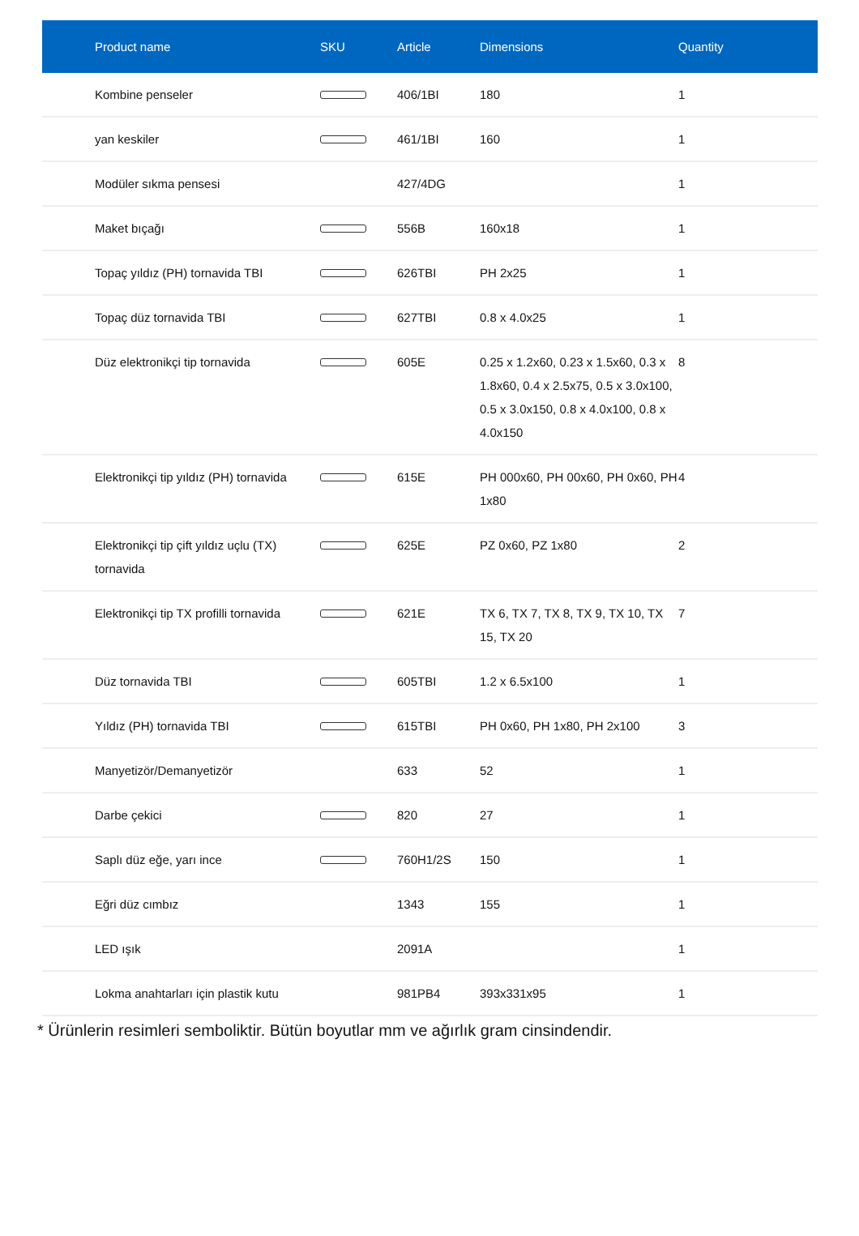| Product name | SKU | Article | Dimensions | Quantity |
| --- | --- | --- | --- | --- |
| Kombine penseler | | 406/1BI | 180 | 1 |
| yan keskiler | | 461/1BI | 160 | 1 |
| Modüler sıkma pensesi | | 427/4DG | | 1 |
| Maket bıçağı | | 556B | 160x18 | 1 |
| Topaç yıldız (PH) tornavida TBI | | 626TBI | PH 2x25 | 1 |
| Topaç düz tornavida TBI | | 627TBI | 0.8 x 4.0x25 | 1 |
| Düz elektronikçi tip tornavida | | 605E | 0.25 x 1.2x60, 0.23 x 1.5x60, 0.3 x 1.8x60, 0.4 x 2.5x75, 0.5 x 3.0x100, 0.5 x 3.0x150, 0.8 x 4.0x100, 0.8 x 4.0x150 | 8 |
| Elektronikçi tip yıldız (PH) tornavida | | 615E | PH 000x60, PH 00x60, PH 0x60, PH 1x80 | 4 |
| Elektronikçi tip çift yıldız uçlu (TX) tornavida | | 625E | PZ 0x60, PZ 1x80 | 2 |
| Elektronikçi tip TX profilli tornavida | | 621E | TX 6, TX 7, TX 8, TX 9, TX 10, TX 15, TX 20 | 7 |
| Düz tornavida TBI | | 605TBI | 1.2 x 6.5x100 | 1 |
| Yıldız (PH) tornavida TBI | | 615TBI | PH 0x60, PH 1x80, PH 2x100 | 3 |
| Manyetizör/Demanyetizör | | 633 | 52 | 1 |
| Darbe çekici | | 820 | 27 | 1 |
| Saplı düz eğe, yarı ince | | 760H1/2S | 150 | 1 |
| Eğri düz cımbız | | 1343 | 155 | 1 |
| LED ışık | | 2091A | | 1 |
| Lokma anahtarları için plastik kutu | | 981PB4 | 393x331x95 | 1 |
* Ürünlerin resimleri semboliktir. Bütün boyutlar mm ve ağırlık gram cinsindendir.